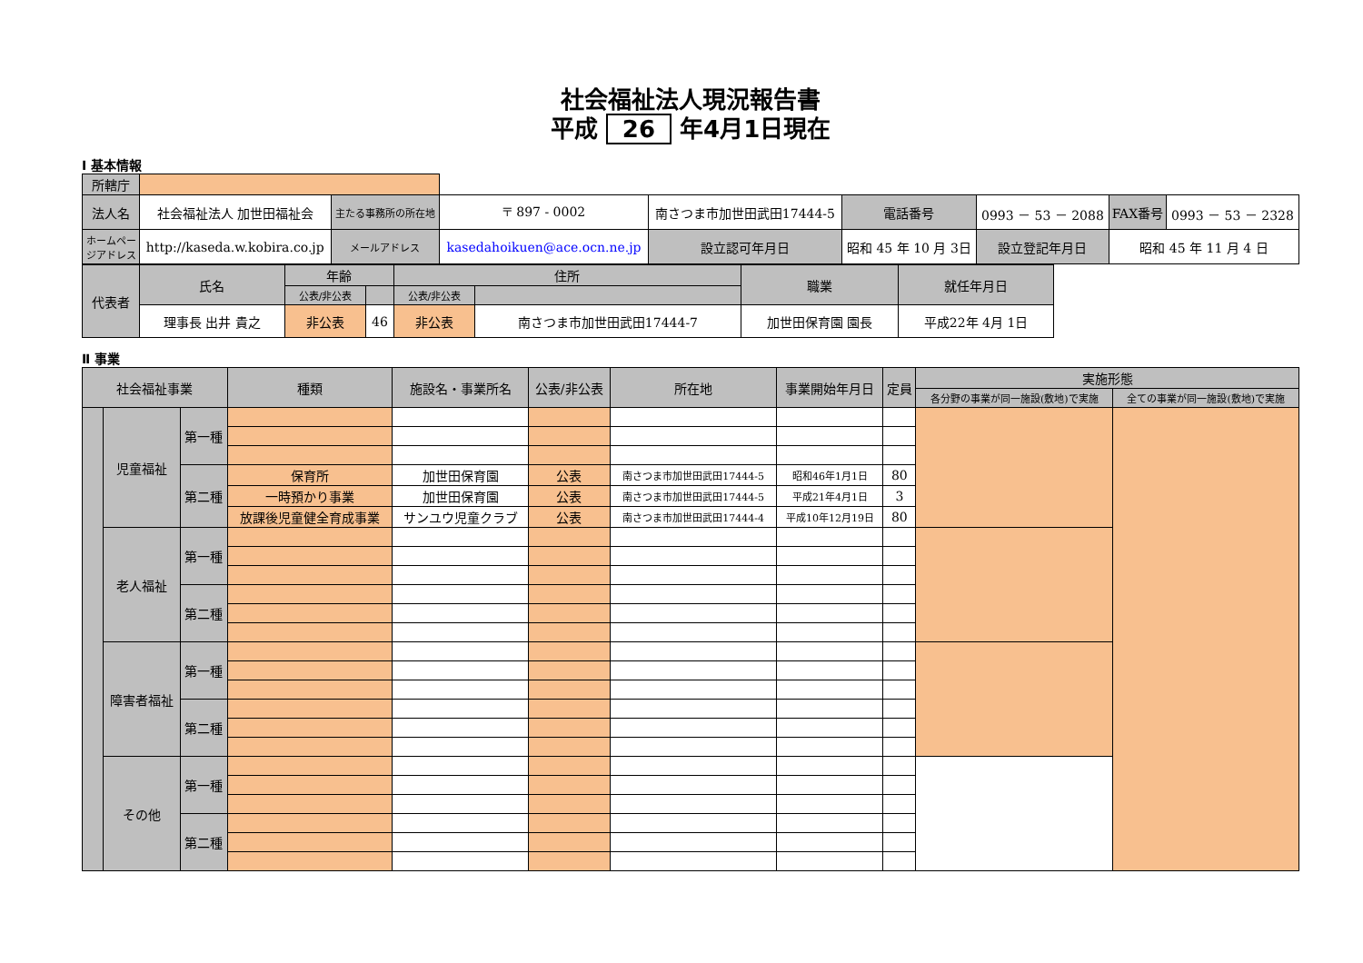社会福祉法人現況報告書
平成 26 年4月1日現在
Ⅰ 基本情報
| 所轄庁 | | | | | | | | | | |
| 法人名 | 社会福祉法人 加世田福祉会 | 主たる事務所の所在地 | 〒 897 - 0002 | 南さつま市加世田武田17444-5 | | 電話番号 | 0993 － 53 － 2088 | | FAX番号 | 0993 － 53 － 2328 |
| ホームページアドレス | http://kaseda.w.kobira.co.jp | メールアドレス | kasedahoikuen@ace.ocn.ne.jp | | 設立認可年月日 | 昭和 45 年 10 月 3日 | | 設立登記年月日 | 昭和 45 年 11 月 4 日 | |
| 代表者 | 氏名 | 年齢 | | 住所 | | 職業 | 就任年月日 |
| | | 公表/非公表 | | 公表/非公表 | | | |
| | 理事長 出井 貴之 | 非公表 | 46 | 非公表 | 南さつま市加世田武田17444-7 | 加世田保育園 園長 | 平成22年 4月 1日 |
Ⅱ 事業
| 社会福祉事業 | | | 種類 | 施設名・事業所名 | 公表/非公表 | 所在地 | 事業開始年月日 | 定員 | 実施形態 | |
| --- | --- | --- | --- | --- | --- | --- | --- | --- | --- | --- |
| | | | | | | | | | 各分野の事業が同一施設(敷地)で実施 | 全ての事業が同一施設(敷地)で実施 |
| | 児童福祉 | 第一種 | | | | | | | | |
| | | 第二種 | 保育所 | 加世田保育園 | 公表 | 南さつま市加世田武田17444-5 | 昭和46年1月1日 | 80 | | |
| | | | 一時預かり事業 | 加世田保育園 | 公表 | 南さつま市加世田武田17444-5 | 平成21年4月1日 | 3 | | |
| | | | 放課後児童健全育成事業 | サンユウ児童クラブ | 公表 | 南さつま市加世田武田17444-4 | 平成10年12月19日 | 80 | | |
| | 老人福祉 | 第一種 | | | | | | | | |
| | | 第二種 | | | | | | | | |
| | 障害者福祉 | 第一種 | | | | | | | | |
| | | 第二種 | | | | | | | | |
| | その他 | 第一種 | | | | | | | | |
| | | 第二種 | | | | | | | | |